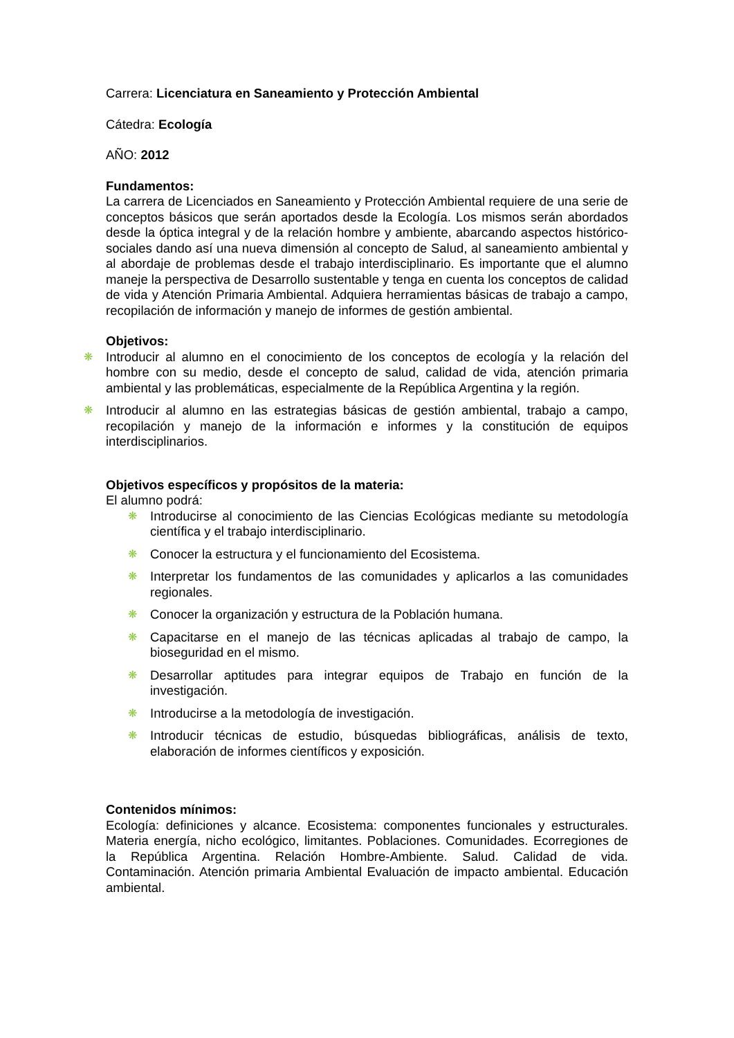Carrera: Licenciatura en Saneamiento y Protección Ambiental
Cátedra: Ecología
AÑO: 2012
Fundamentos:
La carrera de Licenciados en Saneamiento y Protección Ambiental requiere de una serie de conceptos básicos que serán aportados desde la Ecología. Los mismos serán abordados desde la óptica integral y de la relación hombre y ambiente, abarcando aspectos histórico-sociales dando así una nueva dimensión al concepto de Salud, al saneamiento ambiental y al abordaje de problemas desde el trabajo interdisciplinario. Es importante que el alumno maneje la perspectiva de Desarrollo sustentable y tenga en cuenta los conceptos de calidad de vida y Atención Primaria Ambiental. Adquiera herramientas básicas de trabajo a campo, recopilación de información y manejo de informes de gestión ambiental.
Objetivos:
❋ Introducir al alumno en el conocimiento de los conceptos de ecología y la relación del hombre con su medio, desde el concepto de salud, calidad de vida, atención primaria ambiental y las problemáticas, especialmente de la República Argentina y la región.
❋ Introducir al alumno en las estrategias básicas de gestión ambiental, trabajo a campo, recopilación y manejo de la información e informes y la constitución de equipos interdisciplinarios.
Objetivos específicos y propósitos de la materia:
El alumno podrá:
❋ Introducirse al conocimiento de las Ciencias Ecológicas mediante su metodología científica y el trabajo interdisciplinario.
❋ Conocer la estructura y el funcionamiento del Ecosistema.
❋ Interpretar los fundamentos de las comunidades y aplicarlos a las comunidades regionales.
❋ Conocer la organización y estructura de la Población humana.
❋ Capacitarse en el manejo de las técnicas aplicadas al trabajo de campo, la bioseguridad en el mismo.
❋ Desarrollar aptitudes para integrar equipos de Trabajo en función de la investigación.
❋ Introducirse a la metodología de investigación.
❋ Introducir técnicas de estudio, búsquedas bibliográficas, análisis de texto, elaboración de informes científicos y exposición.
Contenidos mínimos:
Ecología: definiciones y alcance. Ecosistema: componentes funcionales y estructurales. Materia energía, nicho ecológico, limitantes. Poblaciones. Comunidades. Ecorregiones de la República Argentina. Relación Hombre-Ambiente. Salud. Calidad de vida. Contaminación. Atención primaria Ambiental Evaluación de impacto ambiental. Educación ambiental.